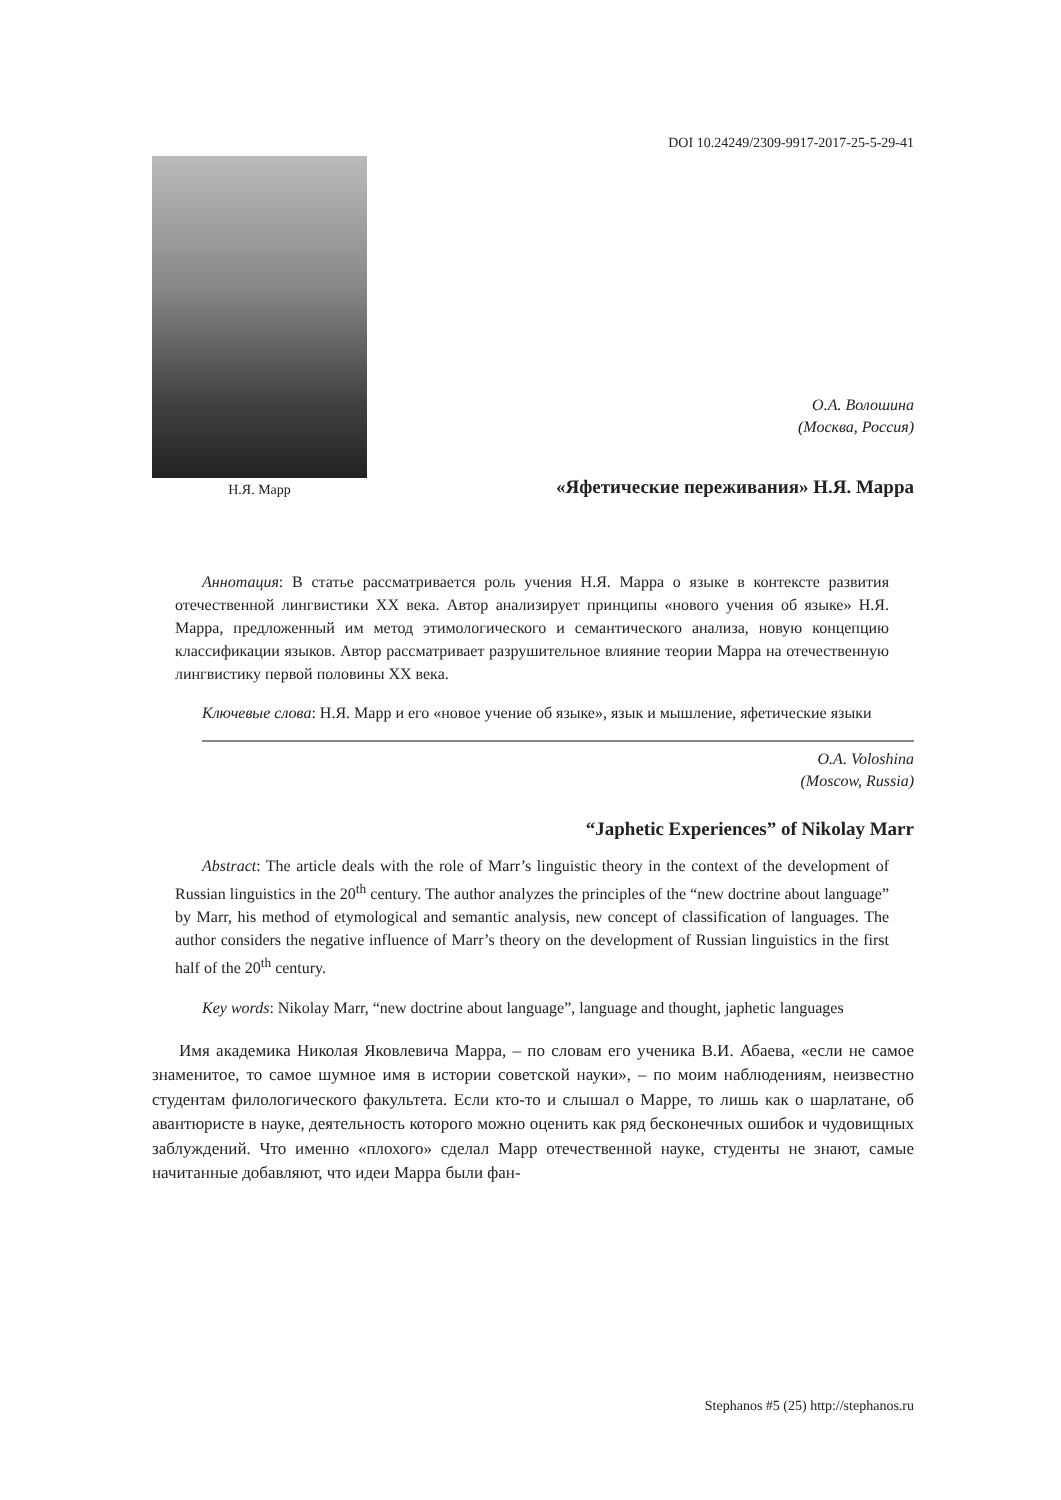DOI 10.24249/2309-9917-2017-25-5-29-41
Н.Я. Марр
О.А. Волошина
(Москва, Россия)
«Яфетические переживания» Н.Я. Марра
Аннотация: В статье рассматривается роль учения Н.Я. Марра о языке в контексте развития отечественной лингвистики XX века. Автор анализирует принципы «нового учения об языке» Н.Я. Марра, предложенный им метод этимологического и семантического анализа, новую концепцию классификации языков. Автор рассматривает разрушительное влияние теории Марра на отечественную лингвистику первой половины XX века.
Ключевые слова: Н.Я. Марр и его «новое учение об языке», язык и мышление, яфетические языки
O.A. Voloshina
(Moscow, Russia)
“Japhetic Experiences” of Nikolay Marr
Abstract: The article deals with the role of Marr’s linguistic theory in the context of the development of Russian linguistics in the 20<sup>th</sup> century. The author analyzes the principles of the “new doctrine about language” by Marr, his method of etymological and semantic analysis, new concept of classification of languages. The author considers the negative influence of Marr’s theory on the development of Russian linguistics in the first half of the 20<sup>th</sup> century.
Key words: Nikolay Marr, “new doctrine about language”, language and thought, japhetic languages
Имя академика Николая Яковлевича Марра, – по словам его ученика В.И. Абаева, «если не самое знаменитое, то самое шумное имя в истории советской науки», – по моим наблюдениям, неизвестно студентам филологического факультета. Если кто-то и слышал о Марре, то лишь как о шарлатане, об авантюристе в науке, деятельность которого можно оценить как ряд бесконечных ошибок и чудовищных заблуждений. Что именно «плохого» сделал Марр отечественной науке, студенты не знают, самые начитанные добавляют, что идеи Марра были фан-
Stephanos #5 (25) http://stephanos.ru